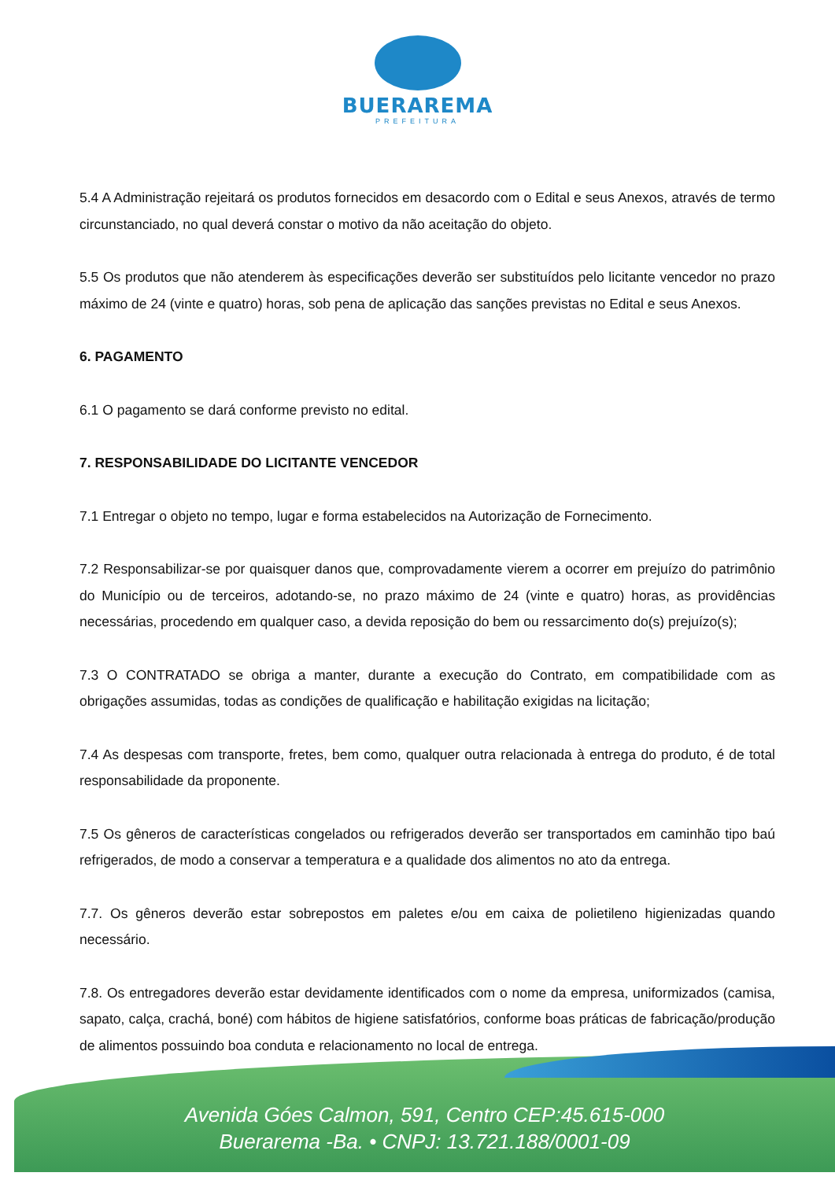BUERAREMA
PREFEITURA
5.4 A Administração rejeitará os produtos fornecidos em desacordo com o Edital e seus Anexos, através de termo circunstanciado, no qual deverá constar o motivo da não aceitação do objeto.
5.5 Os produtos que não atenderem às especificações deverão ser substituídos pelo licitante vencedor no prazo máximo de 24 (vinte e quatro) horas, sob pena de aplicação das sanções previstas no Edital e seus Anexos.
6. PAGAMENTO
6.1 O pagamento se dará conforme previsto no edital.
7. RESPONSABILIDADE DO LICITANTE VENCEDOR
7.1 Entregar o objeto no tempo, lugar e forma estabelecidos na Autorização de Fornecimento.
7.2 Responsabilizar-se por quaisquer danos que, comprovadamente vierem a ocorrer em prejuízo do patrimônio do Município ou de terceiros, adotando-se, no prazo máximo de 24 (vinte e quatro) horas, as providências necessárias, procedendo em qualquer caso, a devida reposição do bem ou ressarcimento do(s) prejuízo(s);
7.3 O CONTRATADO se obriga a manter, durante a execução do Contrato, em compatibilidade com as obrigações assumidas, todas as condições de qualificação e habilitação exigidas na licitação;
7.4 As despesas com transporte, fretes, bem como, qualquer outra relacionada à entrega do produto, é de total responsabilidade da proponente.
7.5 Os gêneros de características congelados ou refrigerados deverão ser transportados em caminhão tipo baú refrigerados, de modo a conservar a temperatura e a qualidade dos alimentos no ato da entrega.
7.7. Os gêneros deverão estar sobrepostos em paletes e/ou em caixa de polietileno higienizadas quando necessário.
7.8. Os entregadores deverão estar devidamente identificados com o nome da empresa, uniformizados (camisa, sapato, calça, crachá, boné) com hábitos de higiene satisfatórios, conforme boas práticas de fabricação/produção de alimentos possuindo boa conduta e relacionamento no local de entrega.
Avenida Góes Calmon, 591, Centro CEP:45.615-000
Buerarema -Ba. • CNPJ: 13.721.188/0001-09